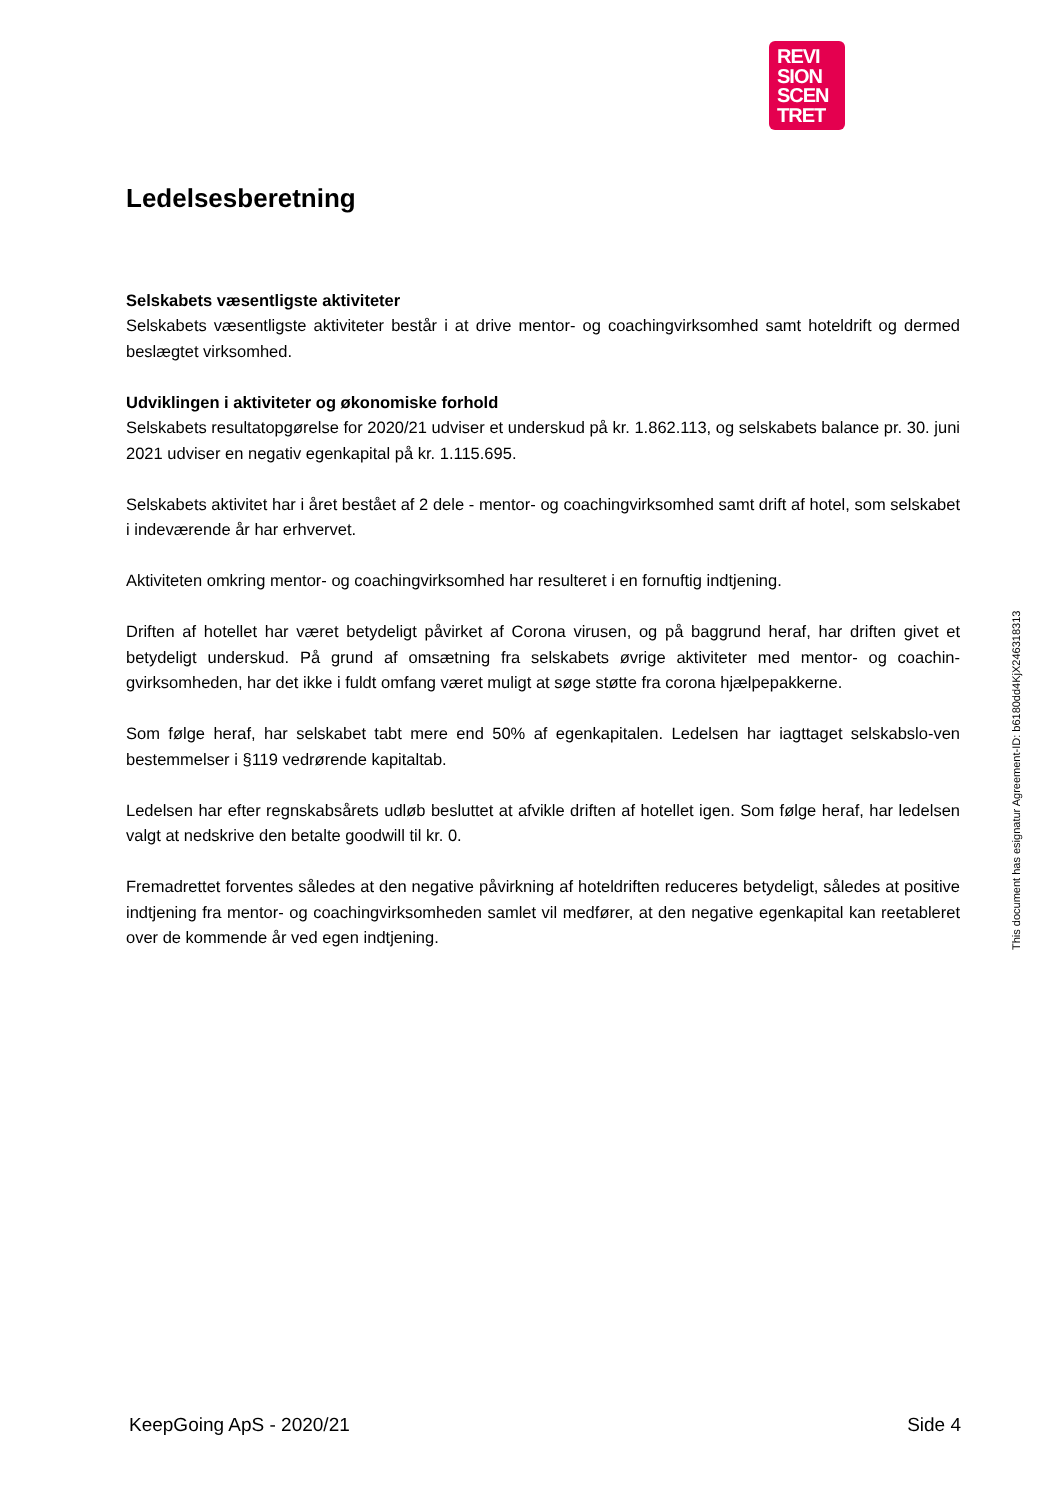REVI
SION
SCEN
TRET
Ledelsesberetning
Selskabets væsentligste aktiviteter
Selskabets væsentligste aktiviteter består i at drive mentor- og coachingvirksomhed samt hoteldrift og dermed beslægtet virksomhed.
Udviklingen i aktiviteter og økonomiske forhold
Selskabets resultatopgørelse for 2020/21 udviser et underskud på kr. 1.862.113, og selskabets balance pr. 30. juni 2021 udviser en negativ egenkapital på kr. 1.115.695.
Selskabets aktivitet har i året bestået af 2 dele - mentor- og coachingvirksomhed samt drift af hotel, som selskabet i indeværende år har erhvervet.
Aktiviteten omkring mentor- og coachingvirksomhed har resulteret i en fornuftig indtjening.
Driften af hotellet har været betydeligt påvirket af Corona virusen, og på baggrund heraf, har driften givet et betydeligt underskud. På grund af omsætning fra selskabets øvrige aktiviteter med mentor- og coachin-gvirksomheden, har det ikke i fuldt omfang været muligt at søge støtte fra corona hjælpepakkerne.
Som følge heraf, har selskabet tabt mere end 50% af egenkapitalen. Ledelsen har iagttaget selskabslo-ven bestemmelser i §119 vedrørende kapitaltab.
Ledelsen har efter regnskabsårets udløb besluttet at afvikle driften af hotellet igen. Som følge heraf, har ledelsen valgt at nedskrive den betalte goodwill til kr. 0.
Fremadrettet forventes således at den negative påvirkning af hoteldriften reduceres betydeligt, således at positive indtjening fra mentor- og coachingvirksomheden samlet vil medfører, at den negative egenkapital kan reetableret over de kommende år ved egen indtjening.
This document has esignatur Agreement-ID: b6180dd4KjX246318313
KeepGoing ApS - 2020/21 Side 4